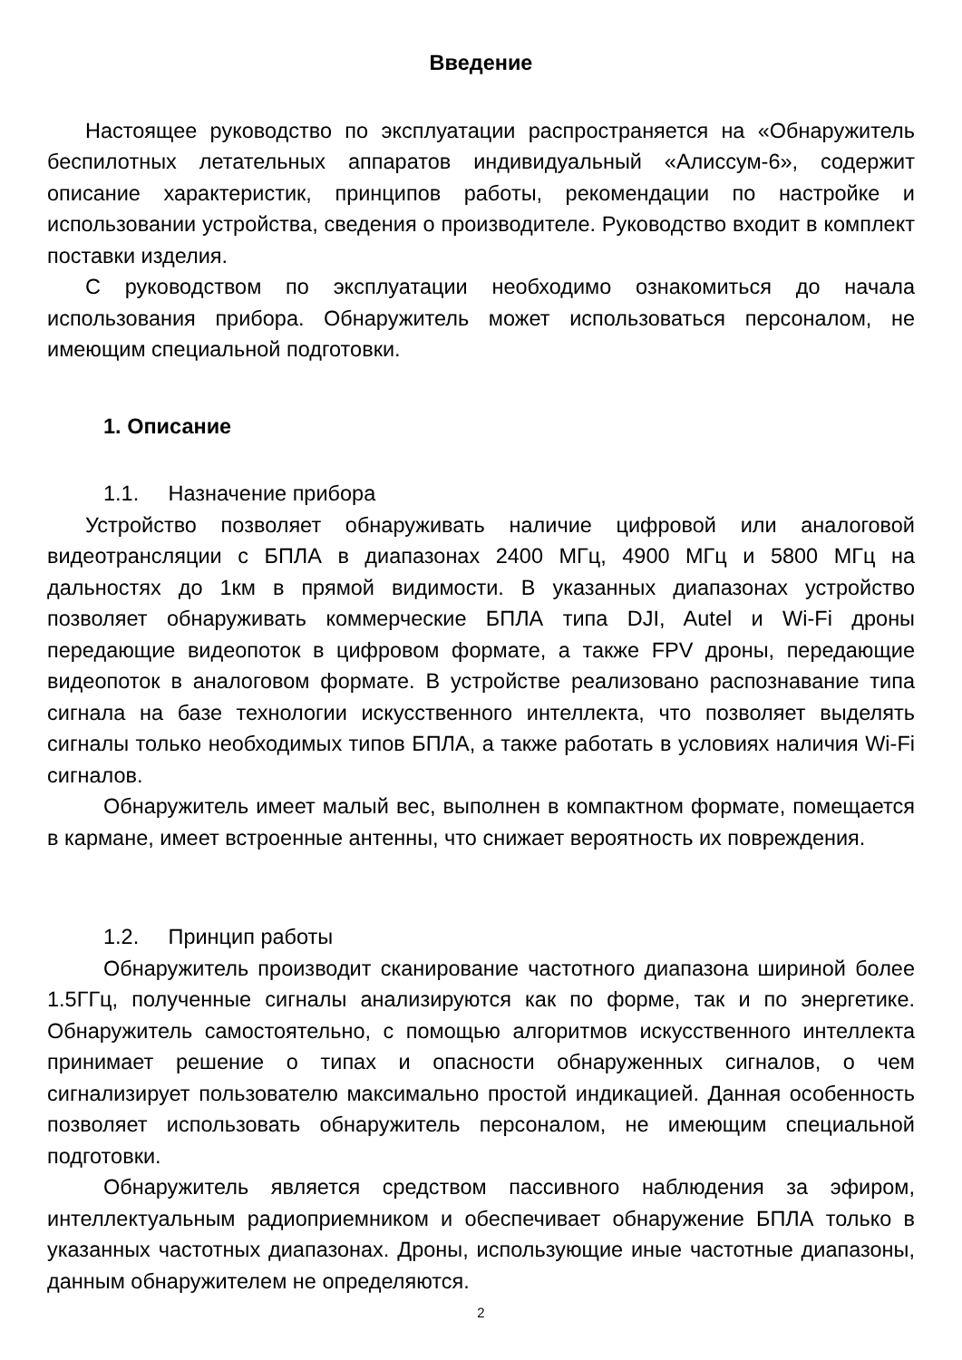Введение
Настоящее руководство по эксплуатации распространяется на «Обнаружитель беспилотных летательных аппаратов индивидуальный «Алиссум-6», содержит описание характеристик, принципов работы, рекомендации по настройке и использовании устройства, сведения о производителе. Руководство входит в комплект поставки изделия.
С руководством по эксплуатации необходимо ознакомиться до начала использования прибора. Обнаружитель может использоваться персоналом, не имеющим специальной подготовки.
1. Описание
1.1. Назначение прибора
Устройство позволяет обнаруживать наличие цифровой или аналоговой видеотрансляции с БПЛА в диапазонах 2400 МГц, 4900 МГц и 5800 МГц на дальностях до 1км в прямой видимости. В указанных диапазонах устройство позволяет обнаруживать коммерческие БПЛА типа DJI, Autel и Wi-Fi дроны передающие видеопоток в цифровом формате, а также FPV дроны, передающие видеопоток в аналоговом формате. В устройстве реализовано распознавание типа сигнала на базе технологии искусственного интеллекта, что позволяет выделять сигналы только необходимых типов БПЛА, а также работать в условиях наличия Wi-Fi сигналов.
Обнаружитель имеет малый вес, выполнен в компактном формате, помещается в кармане, имеет встроенные антенны, что снижает вероятность их повреждения.
1.2. Принцип работы
Обнаружитель производит сканирование частотного диапазона шириной более 1.5ГГц, полученные сигналы анализируются как по форме, так и по энергетике. Обнаружитель самостоятельно, с помощью алгоритмов искусственного интеллекта принимает решение о типах и опасности обнаруженных сигналов, о чем сигнализирует пользователю максимально простой индикацией. Данная особенность позволяет использовать обнаружитель персоналом, не имеющим специальной подготовки.
Обнаружитель является средством пассивного наблюдения за эфиром, интеллектуальным радиоприемником и обеспечивает обнаружение БПЛА только в указанных частотных диапазонах. Дроны, использующие иные частотные диапазоны, данным обнаружителем не определяются.
2